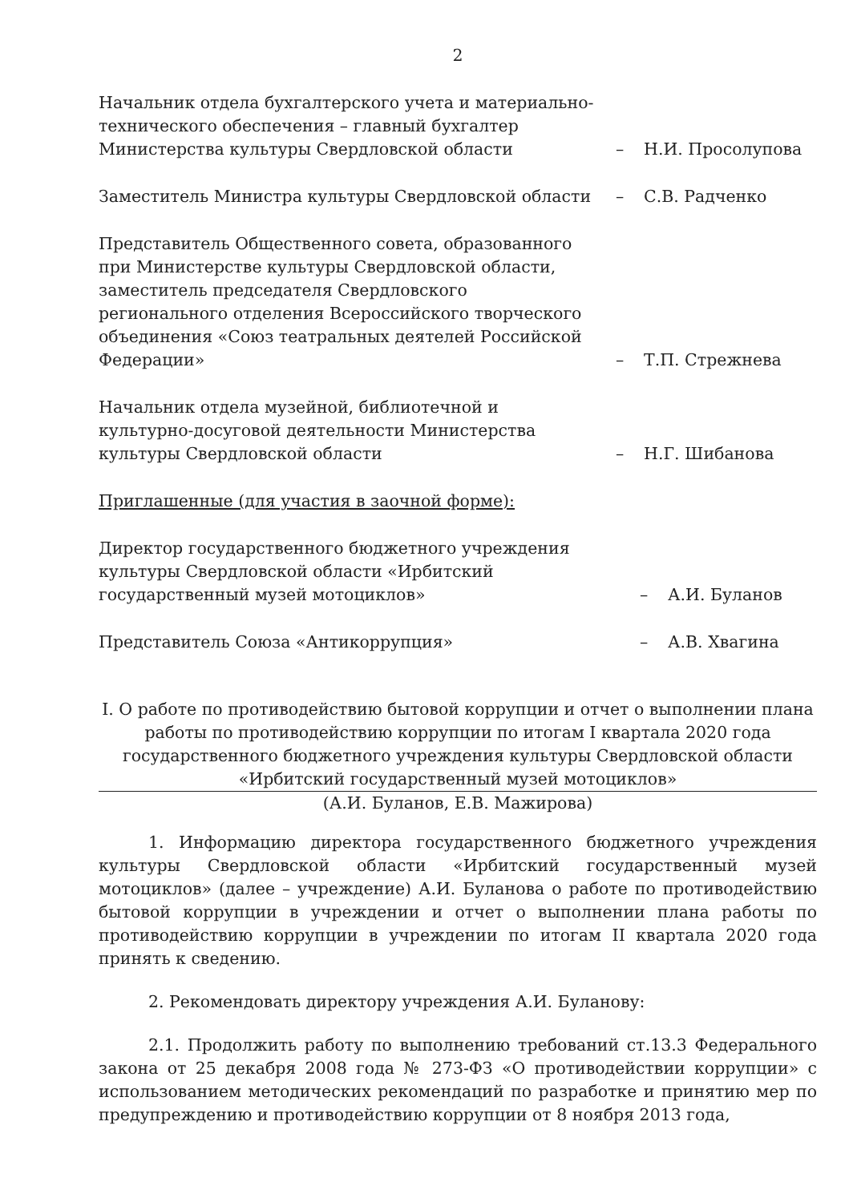2
Начальник отдела бухгалтерского учета и материально-технического обеспечения – главный бухгалтер Министерства культуры Свердловской области
–
Н.И. Просолупова
Заместитель Министра культуры Свердловской области
–
С.В. Радченко
Представитель Общественного совета, образованного при Министерстве культуры Свердловской области, заместитель председателя Свердловского регионального отделения Всероссийского творческого объединения «Союз театральных деятелей Российской Федерации»
–
Т.П. Стрежнева
Начальник отдела музейной, библиотечной и культурно-досуговой деятельности Министерства культуры Свердловской области
–
Н.Г. Шибанова
Приглашенные (для участия в заочной форме):
Директор государственного бюджетного учреждения культуры Свердловской области «Ирбитский государственный музей мотоциклов»
–
А.И. Буланов
Представитель Союза «Антикоррупция»
–
А.В. Хвагина
I. О работе по противодействию бытовой коррупции и отчет о выполнении плана работы по противодействию коррупции по итогам I квартала 2020 года государственного бюджетного учреждения культуры Свердловской области «Ирбитский государственный музей мотоциклов»
(А.И. Буланов, Е.В. Мажирова)
1. Информацию директора государственного бюджетного учреждения культуры Свердловской области «Ирбитский государственный музей мотоциклов» (далее – учреждение) А.И. Буланова о работе по противодействию бытовой коррупции в учреждении и отчет о выполнении плана работы по противодействию коррупции в учреждении по итогам II квартала 2020 года принять к сведению.
2. Рекомендовать директору учреждения А.И. Буланову:
2.1. Продолжить работу по выполнению требований ст.13.3 Федерального закона от 25 декабря 2008 года № 273-ФЗ «О противодействии коррупции» с использованием методических рекомендаций по разработке и принятию мер по предупреждению и противодействию коррупции от 8 ноября 2013 года,